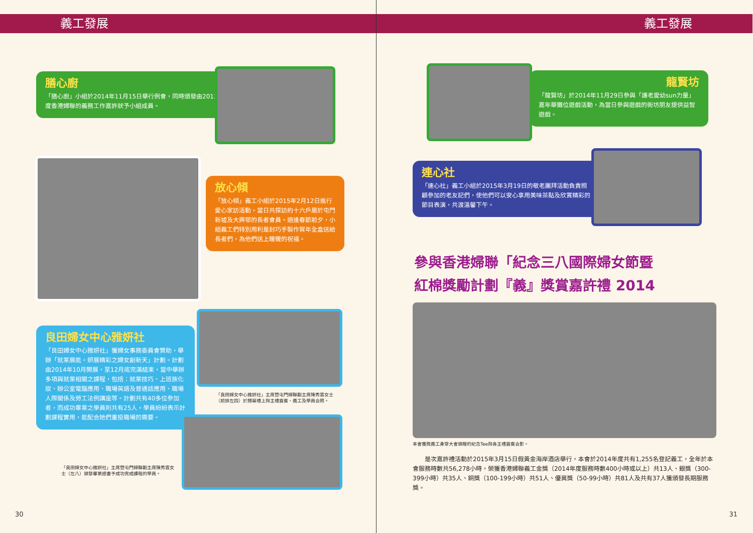義工發展
膳心廚
「膳心廚」小組於2014年11月15日舉行例會，同時頒發由2013年度香港婦聯的義務工作嘉許狀予小組成員。
放心傾
「放心傾」義工小組於2015年2月12日進行愛心家訪活動。當日共探訪約十六戶居於屯門新墟及大興邨的長者會員。適逢春節前夕，小組義工們特別用利是封巧手製作賀年全盒送給長者們，為他們送上暖暖的祝福。
良田婦女中心雅妍社
「良田婦女中心雅妍社」獲婦女事務委員會贊助，舉辦「就業展能。妍展精彩之婦女創新天」計劃。計劃由2014年10月開展，至12月底完滿結束，當中舉辦多項與就業相關之課程，包括：就業技巧、上班族化妝、辦公室電腦應用、職場英語及普通話應用、職場人際關係及勞工法例講座等。計劃共有40多位參加者，而成功畢業之學員則共有25人。學員紛紛表示計劃課程實用，能配合她們重投職場的需要。
「良田婦女中心雅妍社」主席暨屯門婦聯副主席陳秀雲女士（前排左四）於開幕禮上與主禮嘉賓、義工及學員合照。
「良田婦女中心雅妍社」主席暨屯門婦聯副主席陳秀雲女士（左八）頒發畢業證書予成功完成課程的學員。
30
義工發展
龍賢坊
「龍賢坊」於2014年11月29日參與「護老愛幼sun力量」嘉年華攤位遊戲活動，為當日參與遊戲的街坊朋友提供益智遊戲。
連心社
「連心社」義工小組於2015年3月19日的敬老團拜活動負責照顧參加的老友記們，使他們可以安心享用美味茶點及欣賞精彩的節目表演，共渡溫馨下午。
參與香港婦聯「紀念三八國際婦女節暨
紅棉獎勵計劃『義』獎賞嘉許禮 2014
本會獲獎義工身穿大會頒贈的紀念Tee與各主禮嘉賓合影。
　　是次嘉許禮活動於2015年3月15日假黃金海岸酒店舉行，本會於2014年度共有1,255名登記義工，全年於本會服務時數共56,278小時，榮獲香港婦聯義工金獎（2014年度服務時數400小時或以上）共13人、銀獎（300-399小時）共35人、銅獎（100-199小時）共51人、優異獎（50-99小時）共81人及共有37人獲頒發長期服務獎。
31